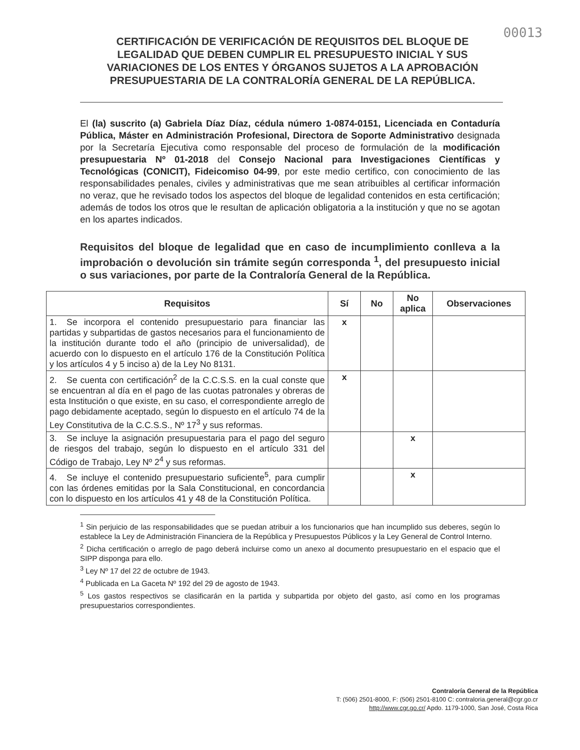00013
CERTIFICACIÓN DE VERIFICACIÓN DE REQUISITOS DEL BLOQUE DE LEGALIDAD QUE DEBEN CUMPLIR EL PRESUPUESTO INICIAL Y SUS VARIACIONES DE LOS ENTES Y ÓRGANOS SUJETOS A LA APROBACIÓN PRESUPUESTARIA DE LA CONTRALORÍA GENERAL DE LA REPÚBLICA.
El (la) suscrito (a) Gabriela Díaz Díaz, cédula número 1-0874-0151, Licenciada en Contaduría Pública, Máster en Administración Profesional, Directora de Soporte Administrativo designada por la Secretaría Ejecutiva como responsable del proceso de formulación de la modificación presupuestaria Nº 01-2018 del Consejo Nacional para Investigaciones Científicas y Tecnológicas (CONICIT), Fideicomiso 04-99, por este medio certifico, con conocimiento de las responsabilidades penales, civiles y administrativas que me sean atribuibles al certificar información no veraz, que he revisado todos los aspectos del bloque de legalidad contenidos en esta certificación; además de todos los otros que le resultan de aplicación obligatoria a la institución y que no se agotan en los apartes indicados.
Requisitos del bloque de legalidad que en caso de incumplimiento conlleva a la improbación o devolución sin trámite según corresponda <sup>1</sup>, del presupuesto inicial o sus variaciones, por parte de la Contraloría General de la República.
| Requisitos | Sí | No | No aplica | Observaciones |
| --- | --- | --- | --- | --- |
| 1. Se incorpora el contenido presupuestario para financiar las partidas y subpartidas de gastos necesarios para el funcionamiento de la institución durante todo el año (principio de universalidad), de acuerdo con lo dispuesto en el artículo 176 de la Constitución Política y los artículos 4 y 5 inciso a) de la Ley No 8131. | x | | | |
| 2. Se cuenta con certificación<sup>2</sup> de la C.C.S.S. en la cual conste que se encuentran al día en el pago de las cuotas patronales y obreras de esta Institución o que existe, en su caso, el correspondiente arreglo de pago debidamente aceptado, según lo dispuesto en el artículo 74 de la Ley Constitutiva de la C.C.S.S., Nº 17<sup>3</sup> y sus reformas. | x | | | |
| 3. Se incluye la asignación presupuestaria para el pago del seguro de riesgos del trabajo, según lo dispuesto en el artículo 331 del Código de Trabajo, Ley Nº 2<sup>4</sup> y sus reformas. | | | x | |
| 4. Se incluye el contenido presupuestario suficiente<sup>5</sup>, para cumplir con las órdenes emitidas por la Sala Constitucional, en concordancia con lo dispuesto en los artículos 41 y 48 de la Constitución Política. | | | x | |
<sup>1</sup> Sin perjuicio de las responsabilidades que se puedan atribuir a los funcionarios que han incumplido sus deberes, según lo establece la Ley de Administración Financiera de la República y Presupuestos Públicos y la Ley General de Control Interno.
<sup>2</sup> Dicha certificación o arreglo de pago deberá incluirse como un anexo al documento presupuestario en el espacio que el SIPP disponga para ello.
<sup>3</sup> Ley Nº 17 del 22 de octubre de 1943.
<sup>4</sup> Publicada en La Gaceta Nº 192 del 29 de agosto de 1943.
<sup>5</sup> Los gastos respectivos se clasificarán en la partida y subpartida por objeto del gasto, así como en los programas presupuestarios correspondientes.
Contraloría General de la República
T: (506) 2501-8000, F: (506) 2501-8100 C: contraloria.general@cgr.go.cr
http://www.cgr.go.cr/ Apdo. 1179-1000, San José, Costa Rica